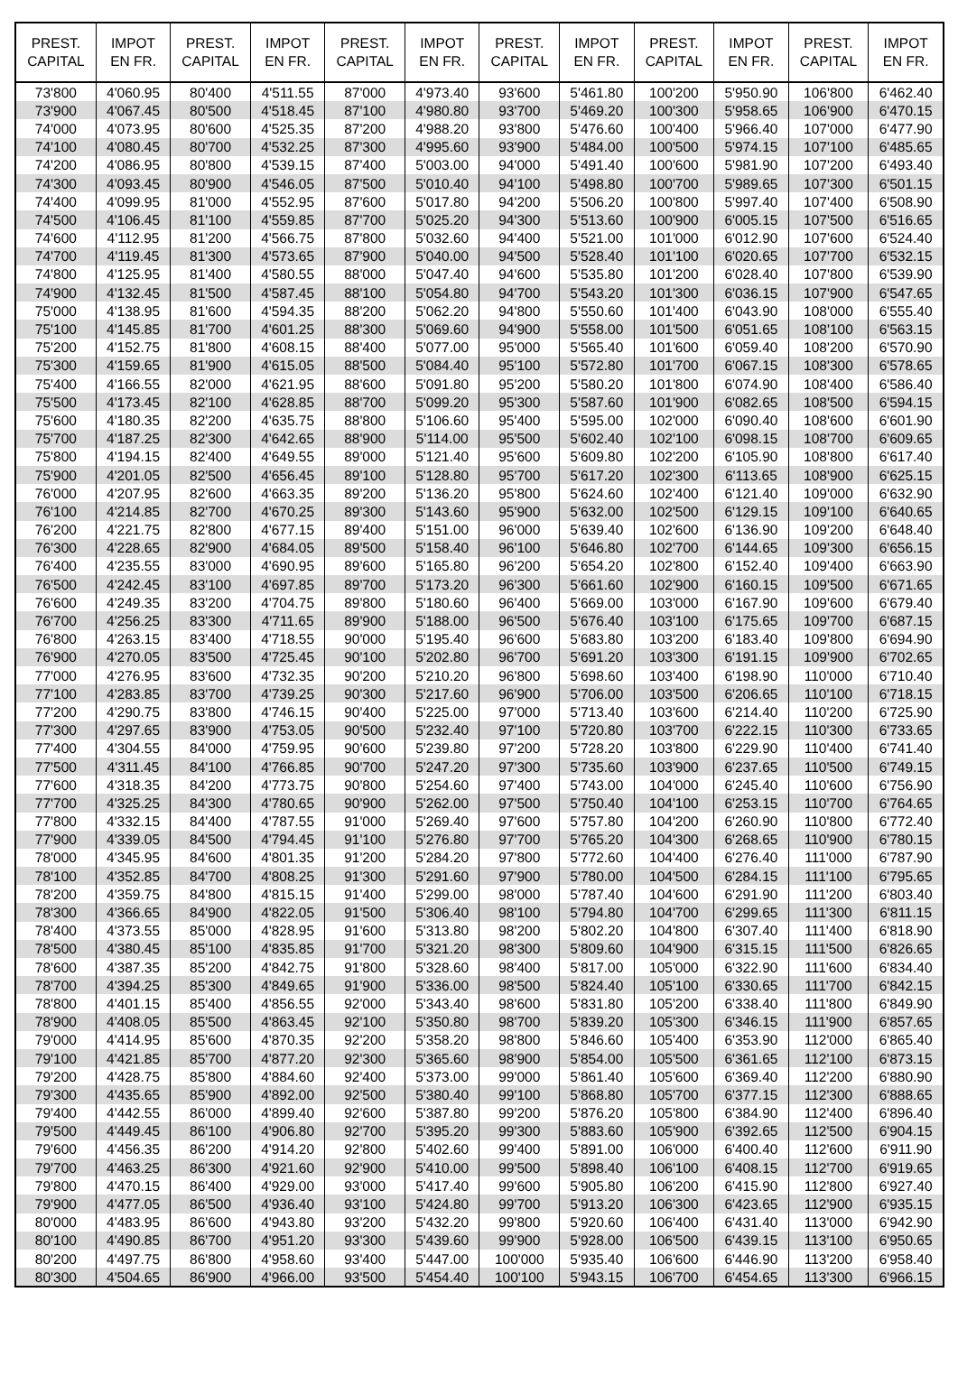| PREST. CAPITAL | IMPOT EN FR. | PREST. CAPITAL | IMPOT EN FR. | PREST. CAPITAL | IMPOT EN FR. | PREST. CAPITAL | IMPOT EN FR. | PREST. CAPITAL | IMPOT EN FR. | PREST. CAPITAL | IMPOT EN FR. |
| --- | --- | --- | --- | --- | --- | --- | --- | --- | --- | --- | --- |
| 73'800 | 4'060.95 | 80'400 | 4'511.55 | 87'000 | 4'973.40 | 93'600 | 5'461.80 | 100'200 | 5'950.90 | 106'800 | 6'462.40 |
| 73'900 | 4'067.45 | 80'500 | 4'518.45 | 87'100 | 4'980.80 | 93'700 | 5'469.20 | 100'300 | 5'958.65 | 106'900 | 6'470.15 |
| 74'000 | 4'073.95 | 80'600 | 4'525.35 | 87'200 | 4'988.20 | 93'800 | 5'476.60 | 100'400 | 5'966.40 | 107'000 | 6'477.90 |
| 74'100 | 4'080.45 | 80'700 | 4'532.25 | 87'300 | 4'995.60 | 93'900 | 5'484.00 | 100'500 | 5'974.15 | 107'100 | 6'485.65 |
| 74'200 | 4'086.95 | 80'800 | 4'539.15 | 87'400 | 5'003.00 | 94'000 | 5'491.40 | 100'600 | 5'981.90 | 107'200 | 6'493.40 |
| 74'300 | 4'093.45 | 80'900 | 4'546.05 | 87'500 | 5'010.40 | 94'100 | 5'498.80 | 100'700 | 5'989.65 | 107'300 | 6'501.15 |
| 74'400 | 4'099.95 | 81'000 | 4'552.95 | 87'600 | 5'017.80 | 94'200 | 5'506.20 | 100'800 | 5'997.40 | 107'400 | 6'508.90 |
| 74'500 | 4'106.45 | 81'100 | 4'559.85 | 87'700 | 5'025.20 | 94'300 | 5'513.60 | 100'900 | 6'005.15 | 107'500 | 6'516.65 |
| 74'600 | 4'112.95 | 81'200 | 4'566.75 | 87'800 | 5'032.60 | 94'400 | 5'521.00 | 101'000 | 6'012.90 | 107'600 | 6'524.40 |
| 74'700 | 4'119.45 | 81'300 | 4'573.65 | 87'900 | 5'040.00 | 94'500 | 5'528.40 | 101'100 | 6'020.65 | 107'700 | 6'532.15 |
| 74'800 | 4'125.95 | 81'400 | 4'580.55 | 88'000 | 5'047.40 | 94'600 | 5'535.80 | 101'200 | 6'028.40 | 107'800 | 6'539.90 |
| 74'900 | 4'132.45 | 81'500 | 4'587.45 | 88'100 | 5'054.80 | 94'700 | 5'543.20 | 101'300 | 6'036.15 | 107'900 | 6'547.65 |
| 75'000 | 4'138.95 | 81'600 | 4'594.35 | 88'200 | 5'062.20 | 94'800 | 5'550.60 | 101'400 | 6'043.90 | 108'000 | 6'555.40 |
| 75'100 | 4'145.85 | 81'700 | 4'601.25 | 88'300 | 5'069.60 | 94'900 | 5'558.00 | 101'500 | 6'051.65 | 108'100 | 6'563.15 |
| 75'200 | 4'152.75 | 81'800 | 4'608.15 | 88'400 | 5'077.00 | 95'000 | 5'565.40 | 101'600 | 6'059.40 | 108'200 | 6'570.90 |
| 75'300 | 4'159.65 | 81'900 | 4'615.05 | 88'500 | 5'084.40 | 95'100 | 5'572.80 | 101'700 | 6'067.15 | 108'300 | 6'578.65 |
| 75'400 | 4'166.55 | 82'000 | 4'621.95 | 88'600 | 5'091.80 | 95'200 | 5'580.20 | 101'800 | 6'074.90 | 108'400 | 6'586.40 |
| 75'500 | 4'173.45 | 82'100 | 4'628.85 | 88'700 | 5'099.20 | 95'300 | 5'587.60 | 101'900 | 6'082.65 | 108'500 | 6'594.15 |
| 75'600 | 4'180.35 | 82'200 | 4'635.75 | 88'800 | 5'106.60 | 95'400 | 5'595.00 | 102'000 | 6'090.40 | 108'600 | 6'601.90 |
| 75'700 | 4'187.25 | 82'300 | 4'642.65 | 88'900 | 5'114.00 | 95'500 | 5'602.40 | 102'100 | 6'098.15 | 108'700 | 6'609.65 |
| 75'800 | 4'194.15 | 82'400 | 4'649.55 | 89'000 | 5'121.40 | 95'600 | 5'609.80 | 102'200 | 6'105.90 | 108'800 | 6'617.40 |
| 75'900 | 4'201.05 | 82'500 | 4'656.45 | 89'100 | 5'128.80 | 95'700 | 5'617.20 | 102'300 | 6'113.65 | 108'900 | 6'625.15 |
| 76'000 | 4'207.95 | 82'600 | 4'663.35 | 89'200 | 5'136.20 | 95'800 | 5'624.60 | 102'400 | 6'121.40 | 109'000 | 6'632.90 |
| 76'100 | 4'214.85 | 82'700 | 4'670.25 | 89'300 | 5'143.60 | 95'900 | 5'632.00 | 102'500 | 6'129.15 | 109'100 | 6'640.65 |
| 76'200 | 4'221.75 | 82'800 | 4'677.15 | 89'400 | 5'151.00 | 96'000 | 5'639.40 | 102'600 | 6'136.90 | 109'200 | 6'648.40 |
| 76'300 | 4'228.65 | 82'900 | 4'684.05 | 89'500 | 5'158.40 | 96'100 | 5'646.80 | 102'700 | 6'144.65 | 109'300 | 6'656.15 |
| 76'400 | 4'235.55 | 83'000 | 4'690.95 | 89'600 | 5'165.80 | 96'200 | 5'654.20 | 102'800 | 6'152.40 | 109'400 | 6'663.90 |
| 76'500 | 4'242.45 | 83'100 | 4'697.85 | 89'700 | 5'173.20 | 96'300 | 5'661.60 | 102'900 | 6'160.15 | 109'500 | 6'671.65 |
| 76'600 | 4'249.35 | 83'200 | 4'704.75 | 89'800 | 5'180.60 | 96'400 | 5'669.00 | 103'000 | 6'167.90 | 109'600 | 6'679.40 |
| 76'700 | 4'256.25 | 83'300 | 4'711.65 | 89'900 | 5'188.00 | 96'500 | 5'676.40 | 103'100 | 6'175.65 | 109'700 | 6'687.15 |
| 76'800 | 4'263.15 | 83'400 | 4'718.55 | 90'000 | 5'195.40 | 96'600 | 5'683.80 | 103'200 | 6'183.40 | 109'800 | 6'694.90 |
| 76'900 | 4'270.05 | 83'500 | 4'725.45 | 90'100 | 5'202.80 | 96'700 | 5'691.20 | 103'300 | 6'191.15 | 109'900 | 6'702.65 |
| 77'000 | 4'276.95 | 83'600 | 4'732.35 | 90'200 | 5'210.20 | 96'800 | 5'698.60 | 103'400 | 6'198.90 | 110'000 | 6'710.40 |
| 77'100 | 4'283.85 | 83'700 | 4'739.25 | 90'300 | 5'217.60 | 96'900 | 5'706.00 | 103'500 | 6'206.65 | 110'100 | 6'718.15 |
| 77'200 | 4'290.75 | 83'800 | 4'746.15 | 90'400 | 5'225.00 | 97'000 | 5'713.40 | 103'600 | 6'214.40 | 110'200 | 6'725.90 |
| 77'300 | 4'297.65 | 83'900 | 4'753.05 | 90'500 | 5'232.40 | 97'100 | 5'720.80 | 103'700 | 6'222.15 | 110'300 | 6'733.65 |
| 77'400 | 4'304.55 | 84'000 | 4'759.95 | 90'600 | 5'239.80 | 97'200 | 5'728.20 | 103'800 | 6'229.90 | 110'400 | 6'741.40 |
| 77'500 | 4'311.45 | 84'100 | 4'766.85 | 90'700 | 5'247.20 | 97'300 | 5'735.60 | 103'900 | 6'237.65 | 110'500 | 6'749.15 |
| 77'600 | 4'318.35 | 84'200 | 4'773.75 | 90'800 | 5'254.60 | 97'400 | 5'743.00 | 104'000 | 6'245.40 | 110'600 | 6'756.90 |
| 77'700 | 4'325.25 | 84'300 | 4'780.65 | 90'900 | 5'262.00 | 97'500 | 5'750.40 | 104'100 | 6'253.15 | 110'700 | 6'764.65 |
| 77'800 | 4'332.15 | 84'400 | 4'787.55 | 91'000 | 5'269.40 | 97'600 | 5'757.80 | 104'200 | 6'260.90 | 110'800 | 6'772.40 |
| 77'900 | 4'339.05 | 84'500 | 4'794.45 | 91'100 | 5'276.80 | 97'700 | 5'765.20 | 104'300 | 6'268.65 | 110'900 | 6'780.15 |
| 78'000 | 4'345.95 | 84'600 | 4'801.35 | 91'200 | 5'284.20 | 97'800 | 5'772.60 | 104'400 | 6'276.40 | 111'000 | 6'787.90 |
| 78'100 | 4'352.85 | 84'700 | 4'808.25 | 91'300 | 5'291.60 | 97'900 | 5'780.00 | 104'500 | 6'284.15 | 111'100 | 6'795.65 |
| 78'200 | 4'359.75 | 84'800 | 4'815.15 | 91'400 | 5'299.00 | 98'000 | 5'787.40 | 104'600 | 6'291.90 | 111'200 | 6'803.40 |
| 78'300 | 4'366.65 | 84'900 | 4'822.05 | 91'500 | 5'306.40 | 98'100 | 5'794.80 | 104'700 | 6'299.65 | 111'300 | 6'811.15 |
| 78'400 | 4'373.55 | 85'000 | 4'828.95 | 91'600 | 5'313.80 | 98'200 | 5'802.20 | 104'800 | 6'307.40 | 111'400 | 6'818.90 |
| 78'500 | 4'380.45 | 85'100 | 4'835.85 | 91'700 | 5'321.20 | 98'300 | 5'809.60 | 104'900 | 6'315.15 | 111'500 | 6'826.65 |
| 78'600 | 4'387.35 | 85'200 | 4'842.75 | 91'800 | 5'328.60 | 98'400 | 5'817.00 | 105'000 | 6'322.90 | 111'600 | 6'834.40 |
| 78'700 | 4'394.25 | 85'300 | 4'849.65 | 91'900 | 5'336.00 | 98'500 | 5'824.40 | 105'100 | 6'330.65 | 111'700 | 6'842.15 |
| 78'800 | 4'401.15 | 85'400 | 4'856.55 | 92'000 | 5'343.40 | 98'600 | 5'831.80 | 105'200 | 6'338.40 | 111'800 | 6'849.90 |
| 78'900 | 4'408.05 | 85'500 | 4'863.45 | 92'100 | 5'350.80 | 98'700 | 5'839.20 | 105'300 | 6'346.15 | 111'900 | 6'857.65 |
| 79'000 | 4'414.95 | 85'600 | 4'870.35 | 92'200 | 5'358.20 | 98'800 | 5'846.60 | 105'400 | 6'353.90 | 112'000 | 6'865.40 |
| 79'100 | 4'421.85 | 85'700 | 4'877.20 | 92'300 | 5'365.60 | 98'900 | 5'854.00 | 105'500 | 6'361.65 | 112'100 | 6'873.15 |
| 79'200 | 4'428.75 | 85'800 | 4'884.60 | 92'400 | 5'373.00 | 99'000 | 5'861.40 | 105'600 | 6'369.40 | 112'200 | 6'880.90 |
| 79'300 | 4'435.65 | 85'900 | 4'892.00 | 92'500 | 5'380.40 | 99'100 | 5'868.80 | 105'700 | 6'377.15 | 112'300 | 6'888.65 |
| 79'400 | 4'442.55 | 86'000 | 4'899.40 | 92'600 | 5'387.80 | 99'200 | 5'876.20 | 105'800 | 6'384.90 | 112'400 | 6'896.40 |
| 79'500 | 4'449.45 | 86'100 | 4'906.80 | 92'700 | 5'395.20 | 99'300 | 5'883.60 | 105'900 | 6'392.65 | 112'500 | 6'904.15 |
| 79'600 | 4'456.35 | 86'200 | 4'914.20 | 92'800 | 5'402.60 | 99'400 | 5'891.00 | 106'000 | 6'400.40 | 112'600 | 6'911.90 |
| 79'700 | 4'463.25 | 86'300 | 4'921.60 | 92'900 | 5'410.00 | 99'500 | 5'898.40 | 106'100 | 6'408.15 | 112'700 | 6'919.65 |
| 79'800 | 4'470.15 | 86'400 | 4'929.00 | 93'000 | 5'417.40 | 99'600 | 5'905.80 | 106'200 | 6'415.90 | 112'800 | 6'927.40 |
| 79'900 | 4'477.05 | 86'500 | 4'936.40 | 93'100 | 5'424.80 | 99'700 | 5'913.20 | 106'300 | 6'423.65 | 112'900 | 6'935.15 |
| 80'000 | 4'483.95 | 86'600 | 4'943.80 | 93'200 | 5'432.20 | 99'800 | 5'920.60 | 106'400 | 6'431.40 | 113'000 | 6'942.90 |
| 80'100 | 4'490.85 | 86'700 | 4'951.20 | 93'300 | 5'439.60 | 99'900 | 5'928.00 | 106'500 | 6'439.15 | 113'100 | 6'950.65 |
| 80'200 | 4'497.75 | 86'800 | 4'958.60 | 93'400 | 5'447.00 | 100'000 | 5'935.40 | 106'600 | 6'446.90 | 113'200 | 6'958.40 |
| 80'300 | 4'504.65 | 86'900 | 4'966.00 | 93'500 | 5'454.40 | 100'100 | 5'943.15 | 106'700 | 6'454.65 | 113'300 | 6'966.15 |